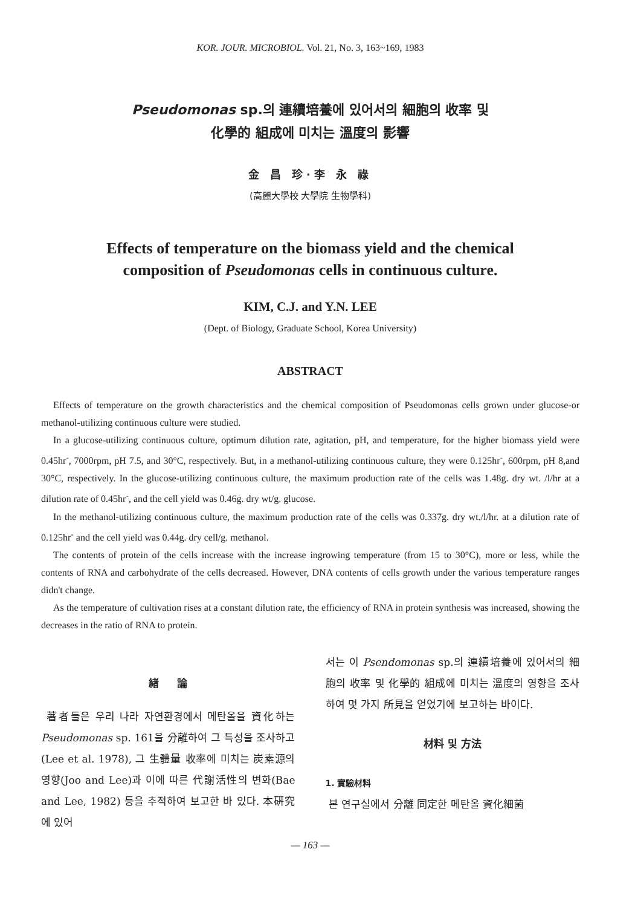KOR. JOUR. MICROBIOL. Vol. 21, No. 3, 163~169, 1983
Pseudomonas sp.의 連續培養에 있어서의 細胞의 收率 및
化學的 組成에 미치는 溫度의 影響
金 昌 珍·李 永 祿
(高麗大學校 大學院 生物學科)
Effects of temperature on the biomass yield and the chemical
composition of Pseudomonas cells in continuous culture.
KIM, C.J. and Y.N. LEE
(Dept. of Biology, Graduate School, Korea University)
ABSTRACT
Effects of temperature on the growth characteristics and the chemical composition of Pseudomonas cells grown under glucose-or methanol-utilizing continuous culture were studied.
In a glucose-utilizing continuous culture, optimum dilution rate, agitation, pH, and temperature, for the higher biomass yield were 0.45hr<sup>-</sup>, 7000rpm, pH 7.5, and 30°C, respectively. But, in a methanol-utilizing continuous culture, they were 0.125hr<sup>-</sup>, 600rpm, pH 8,and 30°C, respectively. In the glucose-utilizing continuous culture, the maximum production rate of the cells was 1.48g. dry wt. /l/hr at a dilution rate of 0.45hr<sup>-</sup>, and the cell yield was 0.46g. dry wt/g. glucose.
In the methanol-utilizing continuous culture, the maximum production rate of the cells was 0.337g. dry wt./l/hr. at a dilution rate of 0.125hr<sup>-</sup> and the cell yield was 0.44g. dry cell/g. methanol.
The contents of protein of the cells increase with the increase ingrowing temperature (from 15 to 30°C), more or less, while the contents of RNA and carbohydrate of the cells decreased. However, DNA contents of cells growth under the various temperature ranges didn't change.
As the temperature of cultivation rises at a constant dilution rate, the efficiency of RNA in protein synthesis was increased, showing the decreases in the ratio of RNA to protein.
緖 論
著者들은 우리 나라 자연환경에서 메탄올을 資化하는 Pseudomonas sp. 161을 分離하여 그 특성을 조사하고 (Lee et al. 1978), 그 生體量 收率에 미치는 炭素源의 영향(Joo and Lee)과 이에 따른 代謝活性의 변화(Bae and Lee, 1982) 등을 추적하여 보고한 바 있다. 本硏究에 있어
서는 이 Psendomonas sp.의 連續培養에 있어서의 細胞의 收率 및 化學的 組成에 미치는 溫度의 영향을 조사하여 몇 가지 所見을 얻었기에 보고하는 바이다.
材料 및 方法
1. 實驗材料
본 연구실에서 分離 同定한 메탄올 資化細菌
— 163 —